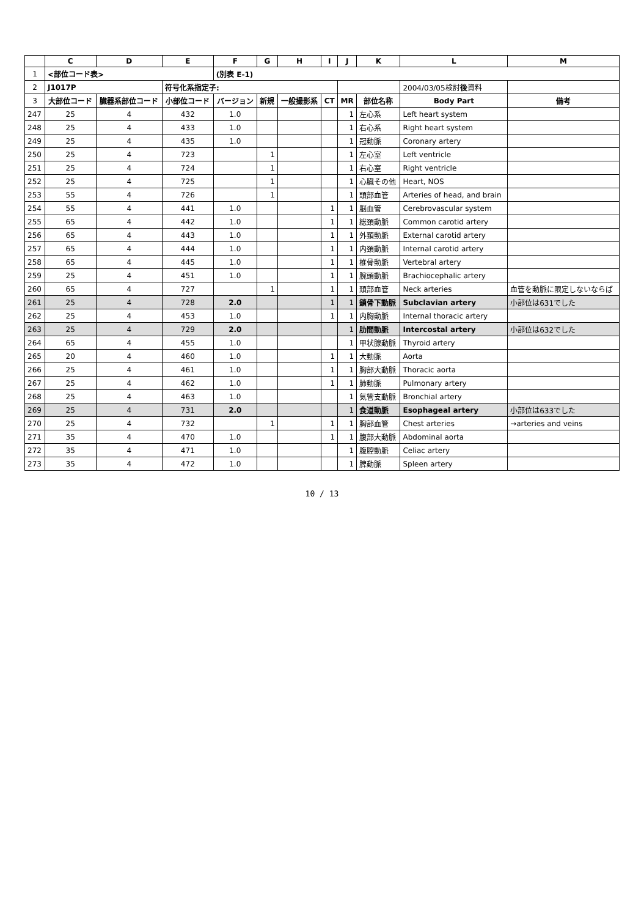| | C | D | E | F | G | H | I | J | K | L | M |
| --- | --- | --- | --- | --- | --- | --- | --- | --- | --- | --- | --- |
| 1 | <部位コード表> | | | (別表 E-1) | | | | | | | |
| 2 | J1017P | | 符号化系指定子: | | | | | | | 2004/03/05検討 後 資料 | |
| 3 | 大部位コード | 臓器系部位コード | 小部位コード | バージョン | 新規 | 一般撮影系 | CT | MR | 部位名称 | Body Part | 備考 |
| 247 | 25 | 4 | 432 | 1.0 | | | | 1 | 左心系 | Left heart system | |
| 248 | 25 | 4 | 433 | 1.0 | | | | 1 | 右心系 | Right heart system | |
| 249 | 25 | 4 | 435 | 1.0 | | | | 1 | 冠動脈 | Coronary artery | |
| 250 | 25 | 4 | 723 | | 1 | | | 1 | 左心室 | Left ventricle | |
| 251 | 25 | 4 | 724 | | 1 | | | 1 | 右心室 | Right ventricle | |
| 252 | 25 | 4 | 725 | | 1 | | | 1 | 心臓その他 | Heart, NOS | |
| 253 | 55 | 4 | 726 | | 1 | | | 1 | 頭部血管 | Arteries of head, and brain | |
| 254 | 55 | 4 | 441 | 1.0 | | | 1 | 1 | 脳血管 | Cerebrovascular system | |
| 255 | 65 | 4 | 442 | 1.0 | | | 1 | 1 | 総頚動脈 | Common carotid artery | |
| 256 | 65 | 4 | 443 | 1.0 | | | 1 | 1 | 外頚動脈 | External carotid artery | |
| 257 | 65 | 4 | 444 | 1.0 | | | 1 | 1 | 内頚動脈 | Internal carotid artery | |
| 258 | 65 | 4 | 445 | 1.0 | | | 1 | 1 | 椎骨動脈 | Vertebral artery | |
| 259 | 25 | 4 | 451 | 1.0 | | | 1 | 1 | 腕頭動脈 | Brachiocephalic artery | |
| 260 | 65 | 4 | 727 | | 1 | | 1 | 1 | 頚部血管 | Neck arteries | 血管を動脈に限定しないならば |
| 261 | 25 | 4 | 728 | 2.0 | | | 1 | 1 | 鎖骨下動脈 | Subclavian artery | 小部位は631でした |
| 262 | 25 | 4 | 453 | 1.0 | | | 1 | 1 | 内胸動脈 | Internal thoracic artery | |
| 263 | 25 | 4 | 729 | 2.0 | | | | 1 | 肋間動脈 | Intercostal artery | 小部位は632でした |
| 264 | 65 | 4 | 455 | 1.0 | | | | 1 | 甲状腺動脈 | Thyroid artery | |
| 265 | 20 | 4 | 460 | 1.0 | | | 1 | 1 | 大動脈 | Aorta | |
| 266 | 25 | 4 | 461 | 1.0 | | | 1 | 1 | 胸部大動脈 | Thoracic aorta | |
| 267 | 25 | 4 | 462 | 1.0 | | | 1 | 1 | 肺動脈 | Pulmonary artery | |
| 268 | 25 | 4 | 463 | 1.0 | | | | 1 | 気管支動脈 | Bronchial artery | |
| 269 | 25 | 4 | 731 | 2.0 | | | | 1 | 食道動脈 | Esophageal artery | 小部位は633でした |
| 270 | 25 | 4 | 732 | | 1 | | 1 | 1 | 胸部血管 | Chest arteries | →arteries and veins |
| 271 | 35 | 4 | 470 | 1.0 | | | 1 | 1 | 腹部大動脈 | Abdominal aorta | |
| 272 | 35 | 4 | 471 | 1.0 | | | | 1 | 腹腔動脈 | Celiac artery | |
| 273 | 35 | 4 | 472 | 1.0 | | | | 1 | 脾動脈 | Spleen artery | |
10 / 13